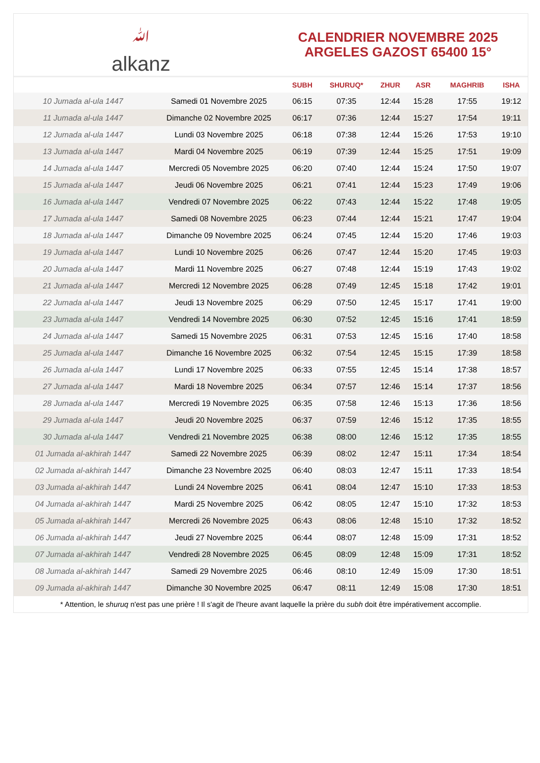ﷲ
alkanz
CALENDRIER NOVEMBRE 2025
ARGELES GAZOST 65400 15°
| | | SUBH | SHURUQ* | ZHUR | ASR | MAGHRIB | ISHA |
| --- | --- | --- | --- | --- | --- | --- | --- |
| 10 Jumada al-ula 1447 | Samedi 01 Novembre 2025 | 06:15 | 07:35 | 12:44 | 15:28 | 17:55 | 19:12 |
| 11 Jumada al-ula 1447 | Dimanche 02 Novembre 2025 | 06:17 | 07:36 | 12:44 | 15:27 | 17:54 | 19:11 |
| 12 Jumada al-ula 1447 | Lundi 03 Novembre 2025 | 06:18 | 07:38 | 12:44 | 15:26 | 17:53 | 19:10 |
| 13 Jumada al-ula 1447 | Mardi 04 Novembre 2025 | 06:19 | 07:39 | 12:44 | 15:25 | 17:51 | 19:09 |
| 14 Jumada al-ula 1447 | Mercredi 05 Novembre 2025 | 06:20 | 07:40 | 12:44 | 15:24 | 17:50 | 19:07 |
| 15 Jumada al-ula 1447 | Jeudi 06 Novembre 2025 | 06:21 | 07:41 | 12:44 | 15:23 | 17:49 | 19:06 |
| 16 Jumada al-ula 1447 | Vendredi 07 Novembre 2025 | 06:22 | 07:43 | 12:44 | 15:22 | 17:48 | 19:05 |
| 17 Jumada al-ula 1447 | Samedi 08 Novembre 2025 | 06:23 | 07:44 | 12:44 | 15:21 | 17:47 | 19:04 |
| 18 Jumada al-ula 1447 | Dimanche 09 Novembre 2025 | 06:24 | 07:45 | 12:44 | 15:20 | 17:46 | 19:03 |
| 19 Jumada al-ula 1447 | Lundi 10 Novembre 2025 | 06:26 | 07:47 | 12:44 | 15:20 | 17:45 | 19:03 |
| 20 Jumada al-ula 1447 | Mardi 11 Novembre 2025 | 06:27 | 07:48 | 12:44 | 15:19 | 17:43 | 19:02 |
| 21 Jumada al-ula 1447 | Mercredi 12 Novembre 2025 | 06:28 | 07:49 | 12:45 | 15:18 | 17:42 | 19:01 |
| 22 Jumada al-ula 1447 | Jeudi 13 Novembre 2025 | 06:29 | 07:50 | 12:45 | 15:17 | 17:41 | 19:00 |
| 23 Jumada al-ula 1447 | Vendredi 14 Novembre 2025 | 06:30 | 07:52 | 12:45 | 15:16 | 17:41 | 18:59 |
| 24 Jumada al-ula 1447 | Samedi 15 Novembre 2025 | 06:31 | 07:53 | 12:45 | 15:16 | 17:40 | 18:58 |
| 25 Jumada al-ula 1447 | Dimanche 16 Novembre 2025 | 06:32 | 07:54 | 12:45 | 15:15 | 17:39 | 18:58 |
| 26 Jumada al-ula 1447 | Lundi 17 Novembre 2025 | 06:33 | 07:55 | 12:45 | 15:14 | 17:38 | 18:57 |
| 27 Jumada al-ula 1447 | Mardi 18 Novembre 2025 | 06:34 | 07:57 | 12:46 | 15:14 | 17:37 | 18:56 |
| 28 Jumada al-ula 1447 | Mercredi 19 Novembre 2025 | 06:35 | 07:58 | 12:46 | 15:13 | 17:36 | 18:56 |
| 29 Jumada al-ula 1447 | Jeudi 20 Novembre 2025 | 06:37 | 07:59 | 12:46 | 15:12 | 17:35 | 18:55 |
| 30 Jumada al-ula 1447 | Vendredi 21 Novembre 2025 | 06:38 | 08:00 | 12:46 | 15:12 | 17:35 | 18:55 |
| 01 Jumada al-akhirah 1447 | Samedi 22 Novembre 2025 | 06:39 | 08:02 | 12:47 | 15:11 | 17:34 | 18:54 |
| 02 Jumada al-akhirah 1447 | Dimanche 23 Novembre 2025 | 06:40 | 08:03 | 12:47 | 15:11 | 17:33 | 18:54 |
| 03 Jumada al-akhirah 1447 | Lundi 24 Novembre 2025 | 06:41 | 08:04 | 12:47 | 15:10 | 17:33 | 18:53 |
| 04 Jumada al-akhirah 1447 | Mardi 25 Novembre 2025 | 06:42 | 08:05 | 12:47 | 15:10 | 17:32 | 18:53 |
| 05 Jumada al-akhirah 1447 | Mercredi 26 Novembre 2025 | 06:43 | 08:06 | 12:48 | 15:10 | 17:32 | 18:52 |
| 06 Jumada al-akhirah 1447 | Jeudi 27 Novembre 2025 | 06:44 | 08:07 | 12:48 | 15:09 | 17:31 | 18:52 |
| 07 Jumada al-akhirah 1447 | Vendredi 28 Novembre 2025 | 06:45 | 08:09 | 12:48 | 15:09 | 17:31 | 18:52 |
| 08 Jumada al-akhirah 1447 | Samedi 29 Novembre 2025 | 06:46 | 08:10 | 12:49 | 15:09 | 17:30 | 18:51 |
| 09 Jumada al-akhirah 1447 | Dimanche 30 Novembre 2025 | 06:47 | 08:11 | 12:49 | 15:08 | 17:30 | 18:51 |
* Attention, le shuruq n'est pas une prière ! Il s'agit de l'heure avant laquelle la prière du subh doit être impérativement accomplie.